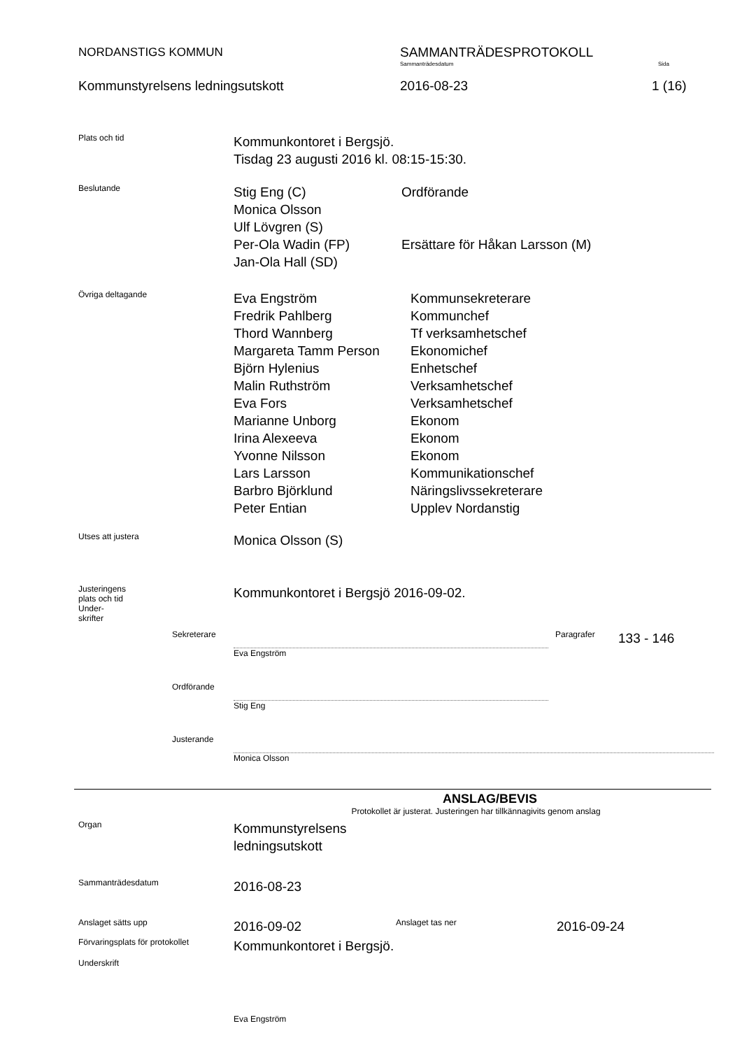NORDANSTIGS KOMMUN SAMMANTRÄDESPROTOKOLL
Sammanträdesdatum Sida
Kommunstyrelsens ledningsutskott 2016-08-23 1 (16)
Plats och tid
Kommunkontoret i Bergsjö.
Tisdag 23 augusti 2016 kl. 08:15-15:30.
Beslutande
Stig Eng (C)
Monica Olsson
Ulf Lövgren (S)
Per-Ola Wadin (FP)
Jan-Ola Hall (SD)
Ordförande
Ersättare för Håkan Larsson (M)
Övriga deltagande
Eva Engström
Fredrik Pahlberg
Thord Wannberg
Margareta Tamm Person
Björn Hylenius
Malin Ruthström
Eva Fors
Marianne Unborg
Irina Alexeeva
Yvonne Nilsson
Lars Larsson
Barbro Björklund
Peter Entian
Kommunsekreterare
Kommunchef
Tf verksamhetschef
Ekonomichef
Enhetschef
Verksamhetschef
Verksamhetschef
Ekonom
Ekonom
Ekonom
Kommunikationschef
Näringslivssekreterare
Upplev Nordanstig
Utses att justera
Monica Olsson (S)
Justeringens
plats och tid
Under-
skrifter
Kommunkontoret i Bergsjö 2016-09-02.
Sekreterare Eva Engström Paragrafer
133 - 146
Ordförande Stig Eng
Justerande Monica Olsson
ANSLAG/BEVIS
Protokollet är justerat. Justeringen har tillkännagivits genom anslag
Organ
Kommunstyrelsens
ledningsutskott
Sammanträdesdatum
2016-08-23
Anslaget sätts upp
2016-09-02
Anslaget tas ner
2016-09-24
Förvaringsplats för protokollet
Kommunkontoret i Bergsjö.
Underskrift
Eva Engström